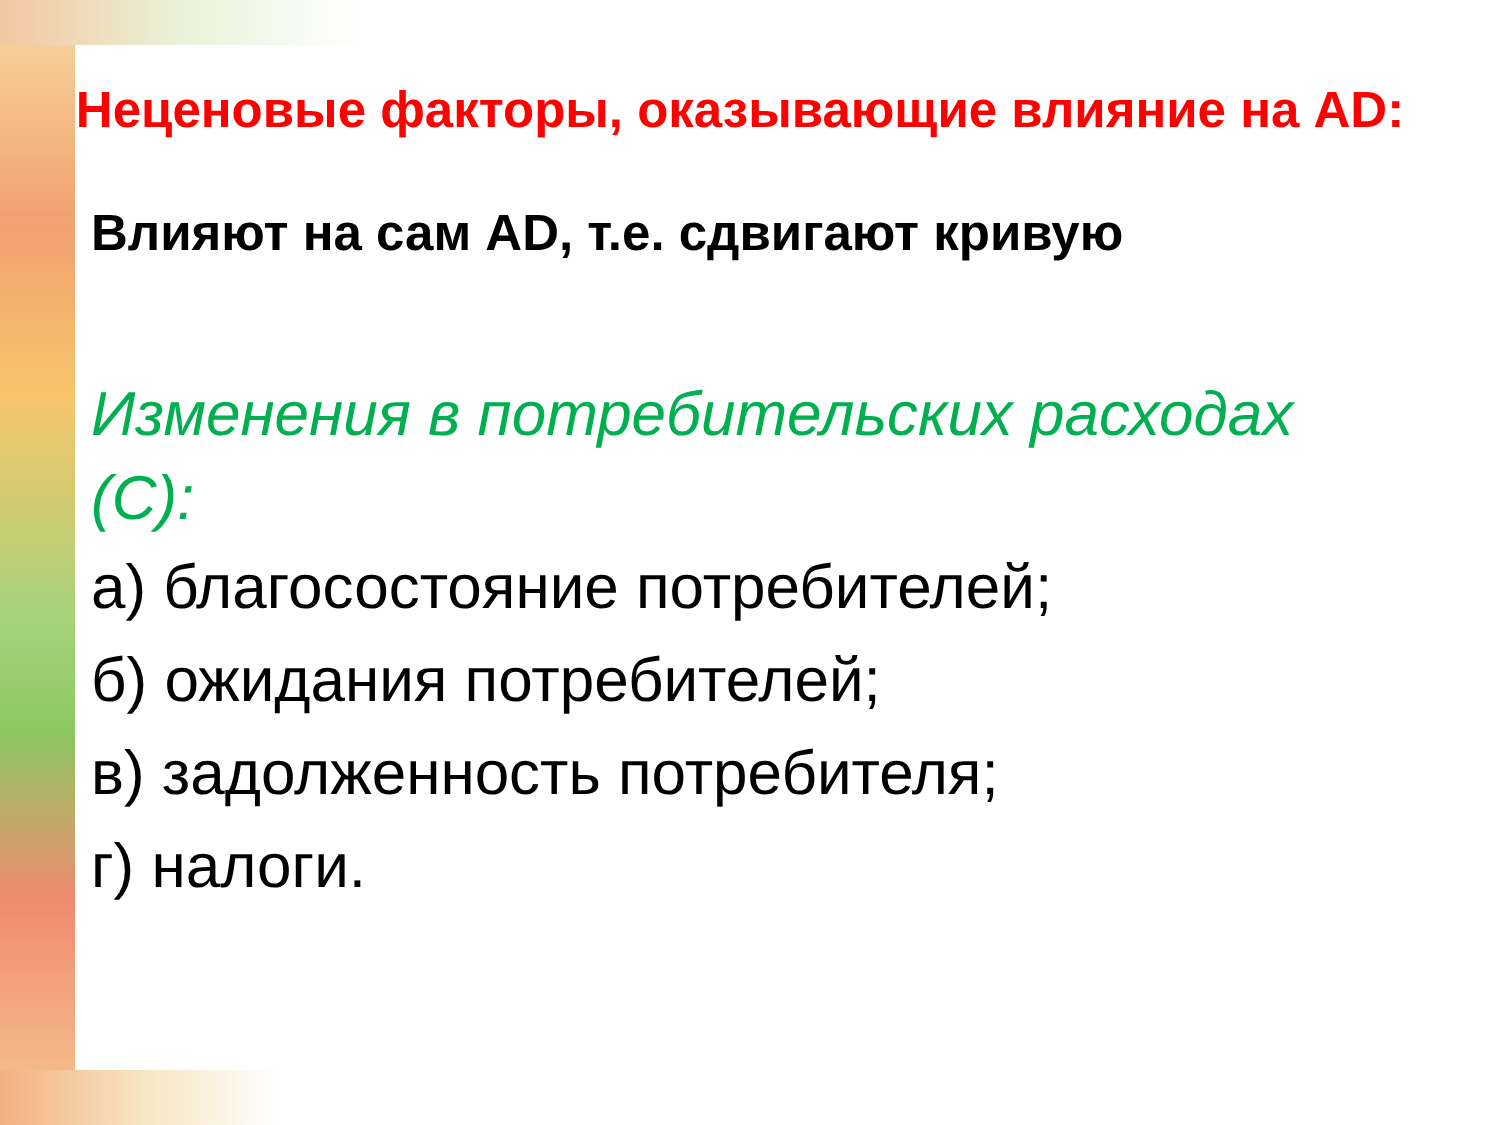Неценовые факторы, оказывающие влияние на AD:
Влияют на сам AD, т.е. сдвигают кривую
Изменения в потребительских расходах (С):
а) благосостояние потребителей;
б) ожидания потребителей;
в) задолженность потребителя;
г) налоги.